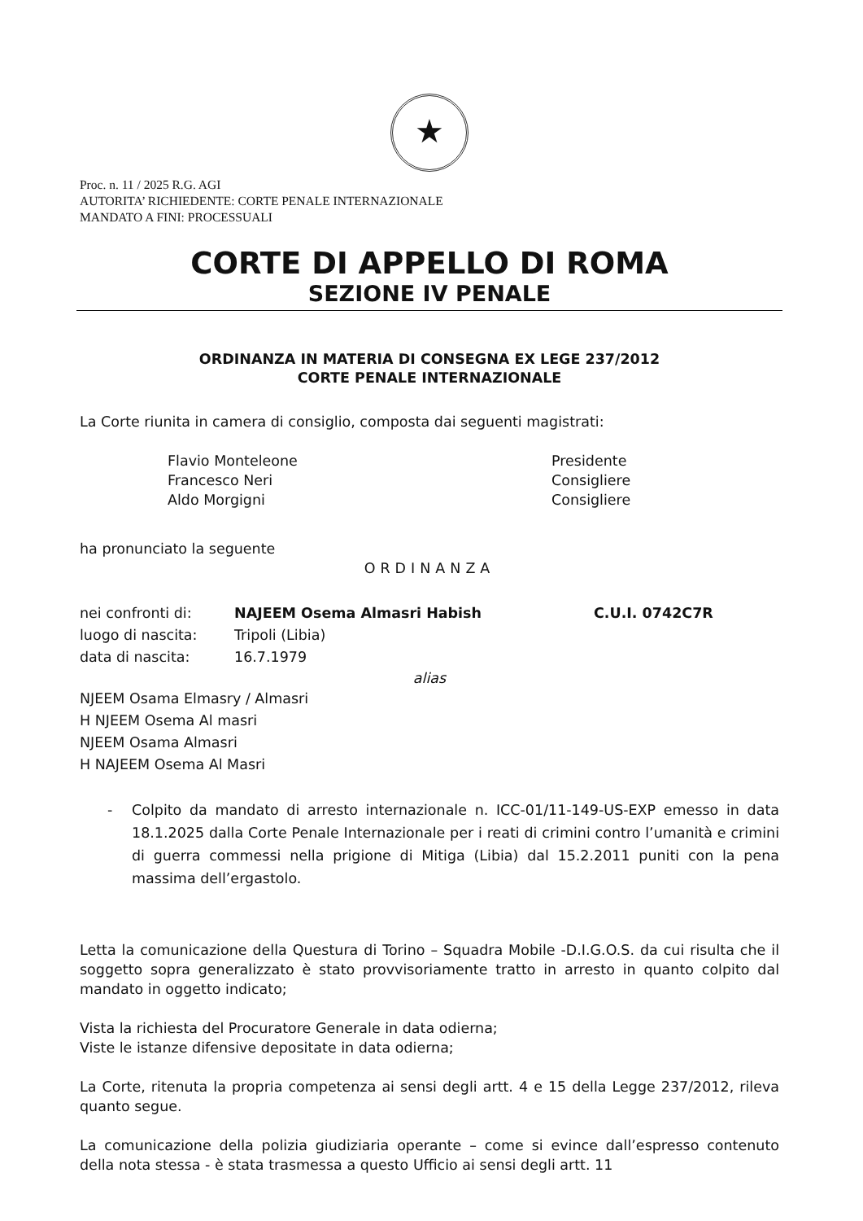★
Proc. n. 11 / 2025 R.G. AGI
AUTORITA’ RICHIEDENTE: CORTE PENALE INTERNAZIONALE
MANDATO A FINI: PROCESSUALI
CORTE DI APPELLO DI ROMA
SEZIONE IV PENALE
ORDINANZA IN MATERIA DI CONSEGNA EX LEGE 237/2012
CORTE PENALE INTERNAZIONALE
La Corte riunita in camera di consiglio, composta dai seguenti magistrati:
Flavio Monteleone
Francesco Neri
Aldo Morgigni
Presidente
Consigliere
Consigliere
ha pronunciato la seguente
ORDINANZA
nei confronti di: NAJEEM Osema Almasri Habish C.U.I. 0742C7R
luogo di nascita: Tripoli (Libia)
data di nascita: 16.7.1979
alias
NJEEM Osama Elmasry / Almasri
H NJEEM Osema Al masri
NJEEM Osama Almasri
H NAJEEM Osema Al Masri
- Colpito da mandato di arresto internazionale n. ICC-01/11-149-US-EXP emesso in data 18.1.2025 dalla Corte Penale Internazionale per i reati di crimini contro l’umanità e crimini di guerra commessi nella prigione di Mitiga (Libia) dal 15.2.2011 puniti con la pena massima dell’ergastolo.
Letta la comunicazione della Questura di Torino – Squadra Mobile -D.I.G.O.S. da cui risulta che il soggetto sopra generalizzato è stato provvisoriamente tratto in arresto in quanto colpito dal mandato in oggetto indicato;
Vista la richiesta del Procuratore Generale in data odierna;
Viste le istanze difensive depositate in data odierna;
La Corte, ritenuta la propria competenza ai sensi degli artt. 4 e 15 della Legge 237/2012, rileva quanto segue.
La comunicazione della polizia giudiziaria operante – come si evince dall’espresso contenuto della nota stessa - è stata trasmessa a questo Ufficio ai sensi degli artt. 11